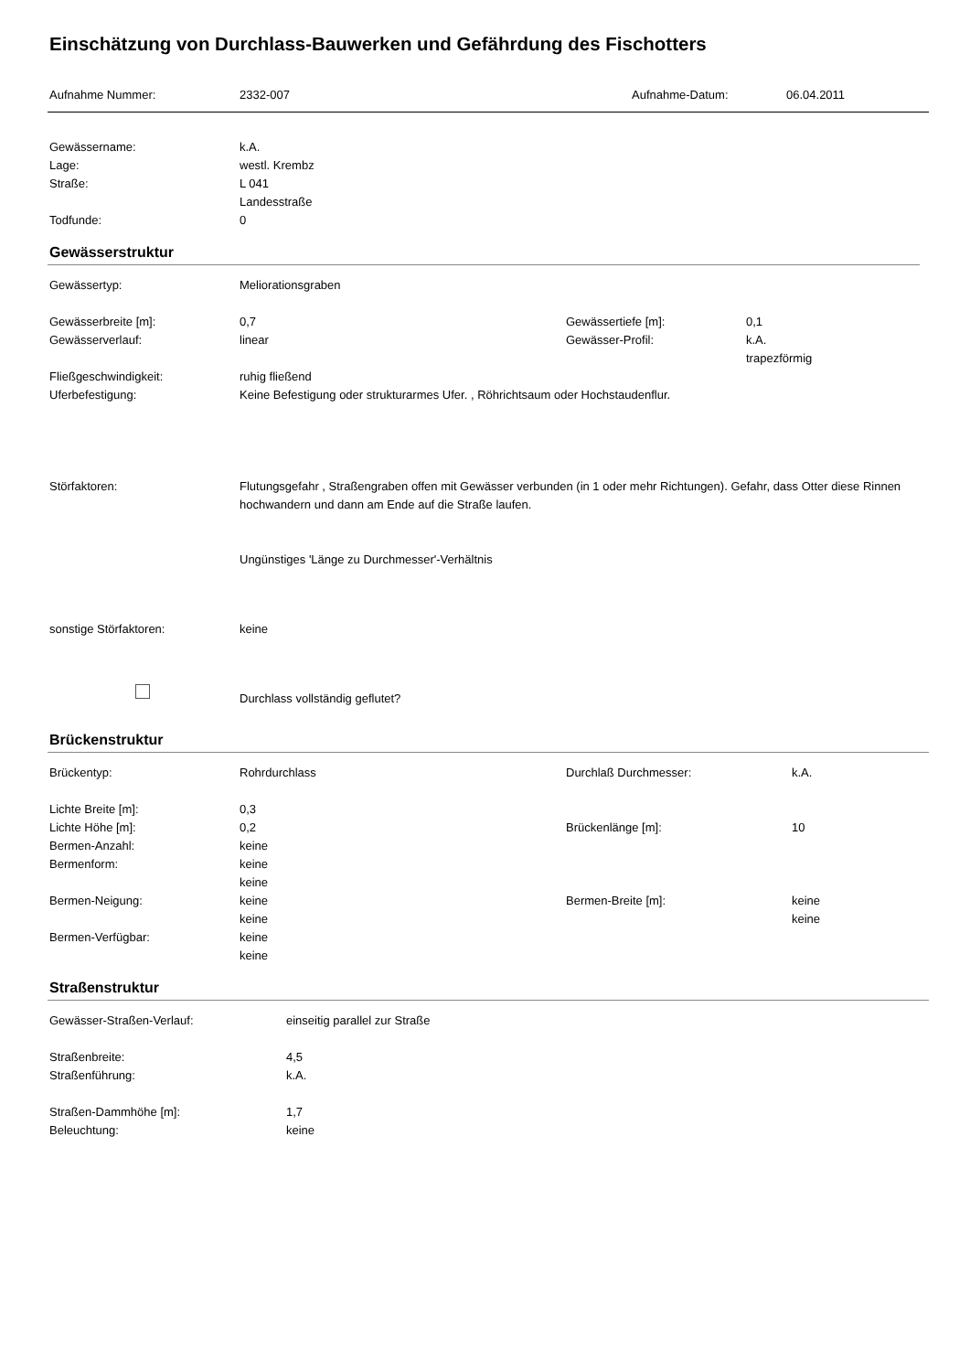Einschätzung von Durchlass-Bauwerken und Gefährdung des Fischotters
| Aufnahme Nummer: | 2332-007 | Aufnahme-Datum: | 06.04.2011 |
| Gewässername: | k.A. |
| Lage: | westl. Krembz |
| Straße: | L 041 Landesstraße |
| Todfunde: | 0 |
Gewässerstruktur
| Gewässertyp: | Meliorationsgraben | | |
| Gewässerbreite [m]: | 0,7 | Gewässertiefe [m]: | 0,1 |
| Gewässerverlauf: | linear | Gewässer-Profil: | k.A. trapezförmig |
| Fließgeschwindigkeit: | ruhig fließend | | |
| Uferbefestigung: | Keine Befestigung oder strukturarmes Ufer. , Röhrichtsaum oder Hochstaudenflur. | | |
| Störfaktoren: | Flutungsgefahr , Straßengraben offen mit Gewässer verbunden (in 1 oder mehr Richtungen). Gefahr, dass Otter diese Rinnen hochwandern und dann am Ende auf die Straße laufen. Ungünstiges 'Länge zu Durchmesser'-Verhältnis | | |
| sonstige Störfaktoren: | keine | | |
| | Durchlass vollständig geflutet? | | |
Brückenstruktur
| Brückentyp: | Rohrdurchlass | Durchlaß Durchmesser: | k.A. |
| Lichte Breite [m]: | 0,3 | | |
| Lichte Höhe [m]: | 0,2 | Brückenlänge [m]: | 10 |
| Bermen-Anzahl: | keine | | |
| Bermenform: | keine keine | | |
| Bermen-Neigung: | keine keine | Bermen-Breite [m]: | keine keine |
| Bermen-Verfügbar: | keine keine | | |
Straßenstruktur
| Gewässer-Straßen-Verlauf: | einseitig parallel zur Straße |
| Straßenbreite: | 4,5 |
| Straßenführung: | k.A. |
| Straßen-Dammhöhe [m]: | 1,7 |
| Beleuchtung: | keine |